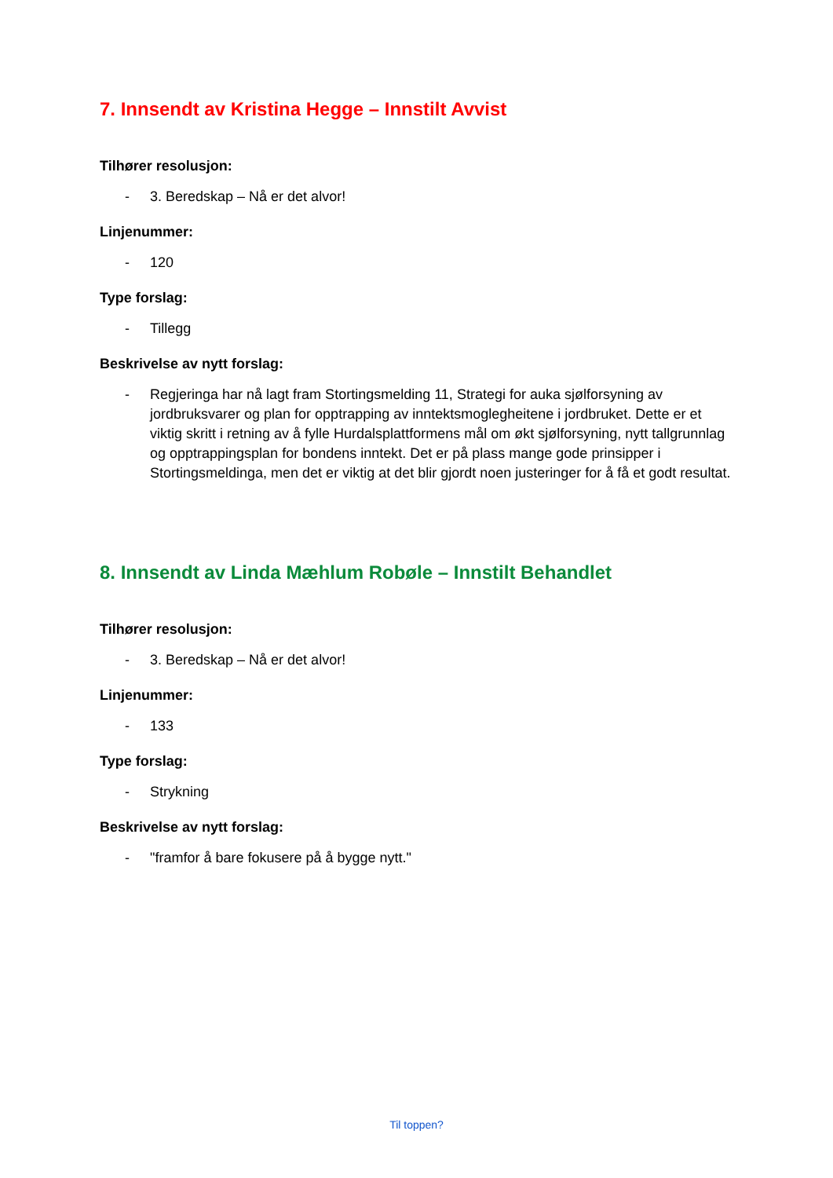7. Innsendt av Kristina Hegge – Innstilt Avvist
Tilhører resolusjon:
- 3. Beredskap – Nå er det alvor!
Linjenummer:
- 120
Type forslag:
- Tillegg
Beskrivelse av nytt forslag:
- Regjeringa har nå lagt fram Stortingsmelding 11, Strategi for auka sjølforsyning av jordbruksvarer og plan for opptrapping av inntektsmoglegheitene i jordbruket. Dette er et viktig skritt i retning av å fylle Hurdalsplattformens mål om økt sjølforsyning, nytt tallgrunnlag og opptrappingsplan for bondens inntekt. Det er på plass mange gode prinsipper i Stortingsmeldinga, men det er viktig at det blir gjordt noen justeringer for å få et godt resultat.
8. Innsendt av Linda Mæhlum Robøle – Innstilt Behandlet
Tilhører resolusjon:
- 3. Beredskap – Nå er det alvor!
Linjenummer:
- 133
Type forslag:
- Strykning
Beskrivelse av nytt forslag:
- "framfor å bare fokusere på å bygge nytt."
Til toppen?